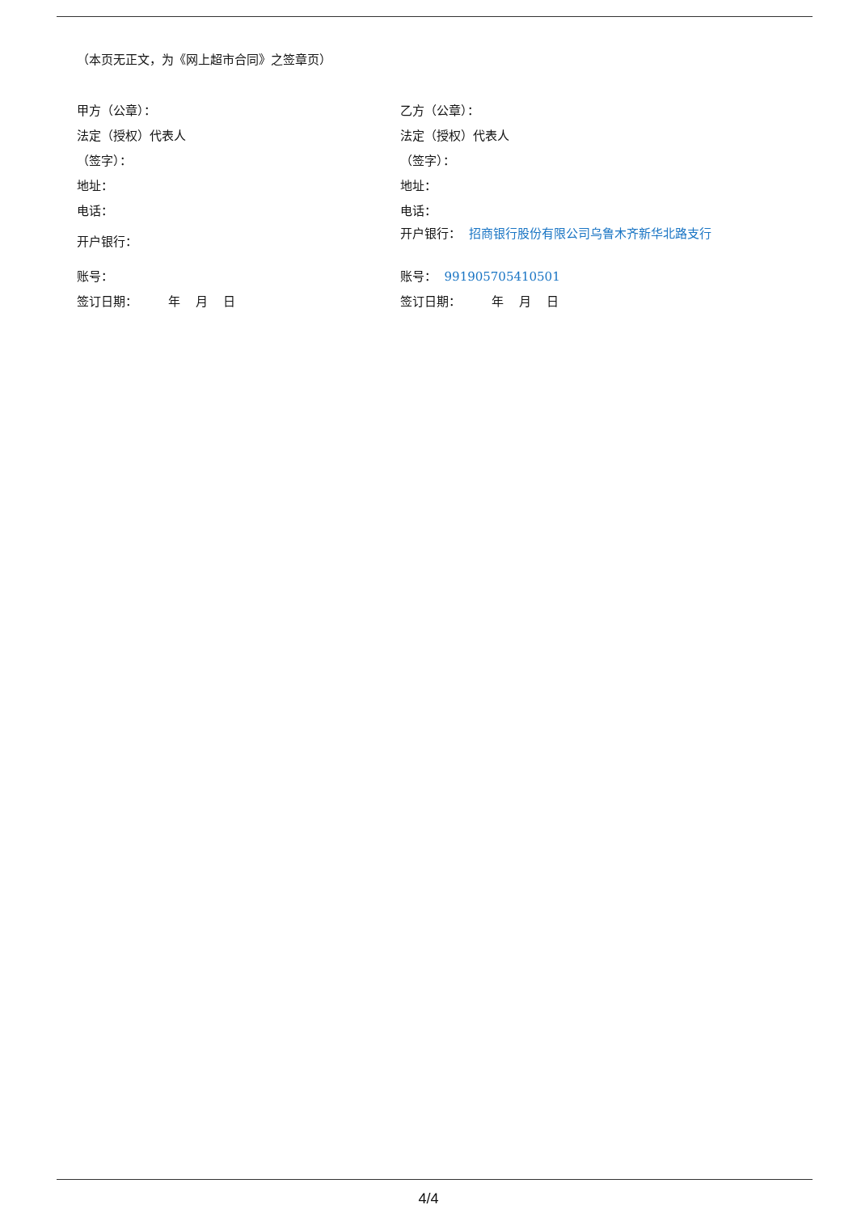（本页无正文，为《网上超市合同》之签章页）
甲方（公章）：
法定（授权）代表人
（签字）：
地址：
电话：
开户银行：
账号：
签订日期： 年 月 日
乙方（公章）：
法定（授权）代表人
（签字）：
地址：
电话：
开户银行： 招商银行股份有限公司乌鲁木齐新华北路支行
账号： 991905705410501
签订日期： 年 月 日
4/4